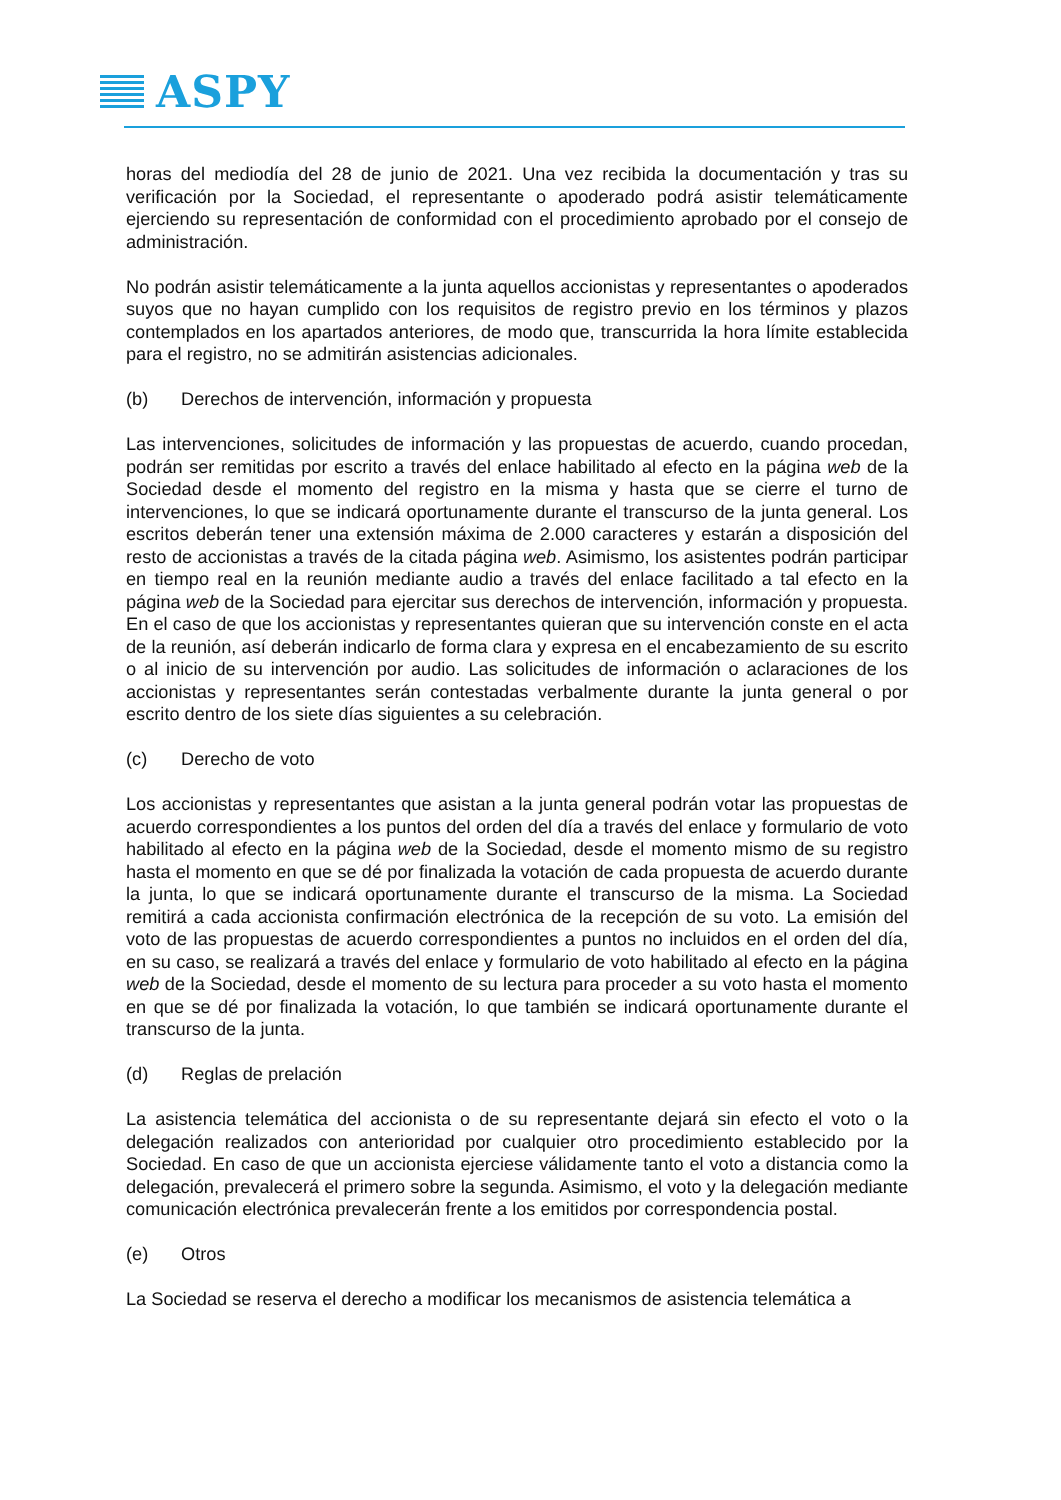ASPY
horas del mediodía del 28 de junio de 2021. Una vez recibida la documentación y tras su verificación por la Sociedad, el representante o apoderado podrá asistir telemáticamente ejerciendo su representación de conformidad con el procedimiento aprobado por el consejo de administración.
No podrán asistir telemáticamente a la junta aquellos accionistas y representantes o apoderados suyos que no hayan cumplido con los requisitos de registro previo en los términos y plazos contemplados en los apartados anteriores, de modo que, transcurrida la hora límite establecida para el registro, no se admitirán asistencias adicionales.
(b) Derechos de intervención, información y propuesta
Las intervenciones, solicitudes de información y las propuestas de acuerdo, cuando procedan, podrán ser remitidas por escrito a través del enlace habilitado al efecto en la página web de la Sociedad desde el momento del registro en la misma y hasta que se cierre el turno de intervenciones, lo que se indicará oportunamente durante el transcurso de la junta general. Los escritos deberán tener una extensión máxima de 2.000 caracteres y estarán a disposición del resto de accionistas a través de la citada página web. Asimismo, los asistentes podrán participar en tiempo real en la reunión mediante audio a través del enlace facilitado a tal efecto en la página web de la Sociedad para ejercitar sus derechos de intervención, información y propuesta. En el caso de que los accionistas y representantes quieran que su intervención conste en el acta de la reunión, así deberán indicarlo de forma clara y expresa en el encabezamiento de su escrito o al inicio de su intervención por audio. Las solicitudes de información o aclaraciones de los accionistas y representantes serán contestadas verbalmente durante la junta general o por escrito dentro de los siete días siguientes a su celebración.
(c) Derecho de voto
Los accionistas y representantes que asistan a la junta general podrán votar las propuestas de acuerdo correspondientes a los puntos del orden del día a través del enlace y formulario de voto habilitado al efecto en la página web de la Sociedad, desde el momento mismo de su registro hasta el momento en que se dé por finalizada la votación de cada propuesta de acuerdo durante la junta, lo que se indicará oportunamente durante el transcurso de la misma. La Sociedad remitirá a cada accionista confirmación electrónica de la recepción de su voto. La emisión del voto de las propuestas de acuerdo correspondientes a puntos no incluidos en el orden del día, en su caso, se realizará a través del enlace y formulario de voto habilitado al efecto en la página web de la Sociedad, desde el momento de su lectura para proceder a su voto hasta el momento en que se dé por finalizada la votación, lo que también se indicará oportunamente durante el transcurso de la junta.
(d) Reglas de prelación
La asistencia telemática del accionista o de su representante dejará sin efecto el voto o la delegación realizados con anterioridad por cualquier otro procedimiento establecido por la Sociedad. En caso de que un accionista ejerciese válidamente tanto el voto a distancia como la delegación, prevalecerá el primero sobre la segunda. Asimismo, el voto y la delegación mediante comunicación electrónica prevalecerán frente a los emitidos por correspondencia postal.
(e) Otros
La Sociedad se reserva el derecho a modificar los mecanismos de asistencia telemática a